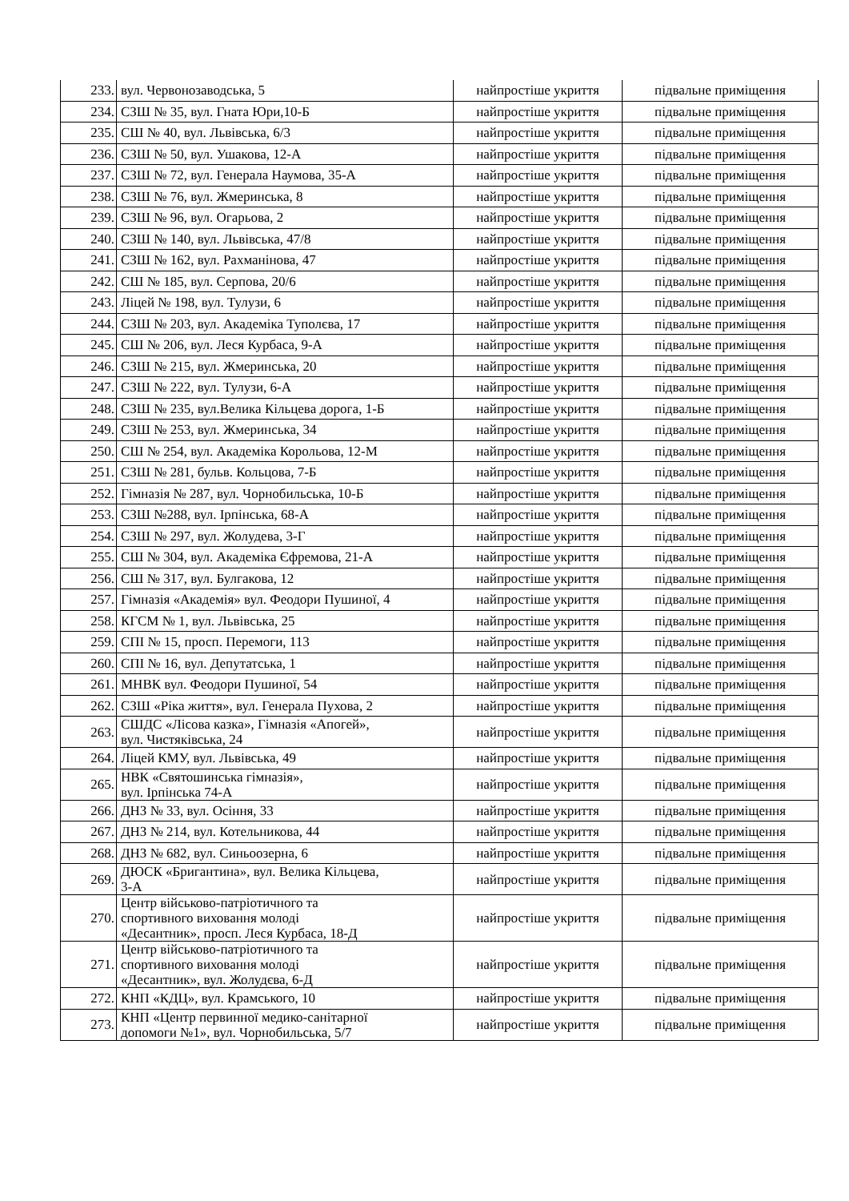| 233. | вул. Червонозаводська, 5 | найпростіше укриття | підвальне приміщення |
| 234. | СЗШ № 35, вул. Гната Юри,10-Б | найпростіше укриття | підвальне приміщення |
| 235. | СШ № 40, вул. Львівська, 6/3 | найпростіше укриття | підвальне приміщення |
| 236. | СЗШ № 50, вул. Ушакова, 12-А | найпростіше укриття | підвальне приміщення |
| 237. | СЗШ № 72, вул. Генерала Наумова, 35-А | найпростіше укриття | підвальне приміщення |
| 238. | СЗШ № 76, вул. Жмеринська, 8 | найпростіше укриття | підвальне приміщення |
| 239. | СЗШ № 96, вул. Огарьова, 2 | найпростіше укриття | підвальне приміщення |
| 240. | СЗШ № 140, вул. Львівська, 47/8 | найпростіше укриття | підвальне приміщення |
| 241. | СЗШ № 162, вул. Рахманінова, 47 | найпростіше укриття | підвальне приміщення |
| 242. | СШ № 185, вул. Серпова, 20/6 | найпростіше укриття | підвальне приміщення |
| 243. | Ліцей № 198, вул. Тулузи, 6 | найпростіше укриття | підвальне приміщення |
| 244. | СЗШ № 203, вул. Академіка Туполєва, 17 | найпростіше укриття | підвальне приміщення |
| 245. | СШ № 206, вул. Леся Курбаса, 9-А | найпростіше укриття | підвальне приміщення |
| 246. | СЗШ № 215, вул. Жмеринська, 20 | найпростіше укриття | підвальне приміщення |
| 247. | СЗШ № 222, вул. Тулузи, 6-А | найпростіше укриття | підвальне приміщення |
| 248. | СЗШ № 235, вул.Велика Кільцева дорога, 1-Б | найпростіше укриття | підвальне приміщення |
| 249. | СЗШ № 253, вул. Жмеринська, 34 | найпростіше укриття | підвальне приміщення |
| 250. | СШ № 254, вул. Академіка Корольова, 12-М | найпростіше укриття | підвальне приміщення |
| 251. | СЗШ № 281, бульв. Кольцова, 7-Б | найпростіше укриття | підвальне приміщення |
| 252. | Гімназія № 287, вул. Чорнобильська, 10-Б | найпростіше укриття | підвальне приміщення |
| 253. | СЗШ №288, вул. Ірпінська, 68-А | найпростіше укриття | підвальне приміщення |
| 254. | СЗШ № 297, вул. Жолудева, 3-Г | найпростіше укриття | підвальне приміщення |
| 255. | СШ № 304, вул. Академіка Єфремова, 21-А | найпростіше укриття | підвальне приміщення |
| 256. | СШ № 317, вул. Булгакова, 12 | найпростіше укриття | підвальне приміщення |
| 257. | Гімназія «Академія» вул. Феодори Пушиної, 4 | найпростіше укриття | підвальне приміщення |
| 258. | КГСМ № 1, вул. Львівська, 25 | найпростіше укриття | підвальне приміщення |
| 259. | СПІ № 15, просп. Перемоги, 113 | найпростіше укриття | підвальне приміщення |
| 260. | СПІ № 16, вул. Депутатська, 1 | найпростіше укриття | підвальне приміщення |
| 261. | МНВК вул. Феодори Пушиної, 54 | найпростіше укриття | підвальне приміщення |
| 262. | СЗШ «Ріка життя», вул. Генерала Пухова, 2 | найпростіше укриття | підвальне приміщення |
| 263. | СШДС «Лісова казка», Гімназія «Апогей», вул. Чистяківська, 24 | найпростіше укриття | підвальне приміщення |
| 264. | Ліцей КМУ, вул. Львівська, 49 | найпростіше укриття | підвальне приміщення |
| 265. | НВК «Святошинська гімназія», вул. Ірпінська 74-А | найпростіше укриття | підвальне приміщення |
| 266. | ДНЗ № 33, вул. Осіння, 33 | найпростіше укриття | підвальне приміщення |
| 267. | ДНЗ № 214, вул. Котельникова, 44 | найпростіше укриття | підвальне приміщення |
| 268. | ДНЗ № 682, вул. Синьоозерна, 6 | найпростіше укриття | підвальне приміщення |
| 269. | ДЮСК «Бригантина», вул. Велика Кільцева, 3-А | найпростіше укриття | підвальне приміщення |
| 270. | Центр військово-патріотичного та спортивного виховання молоді «Десантник», просп. Леся Курбаса, 18-Д | найпростіше укриття | підвальне приміщення |
| 271. | Центр військово-патріотичного та спортивного виховання молоді «Десантник», вул. Жолудєва, 6-Д | найпростіше укриття | підвальне приміщення |
| 272. | КНП «КДЦ», вул. Крамського, 10 | найпростіше укриття | підвальне приміщення |
| 273. | КНП «Центр первинної медико-санітарної допомоги №1», вул. Чорнобильська, 5/7 | найпростіше укриття | підвальне приміщення |